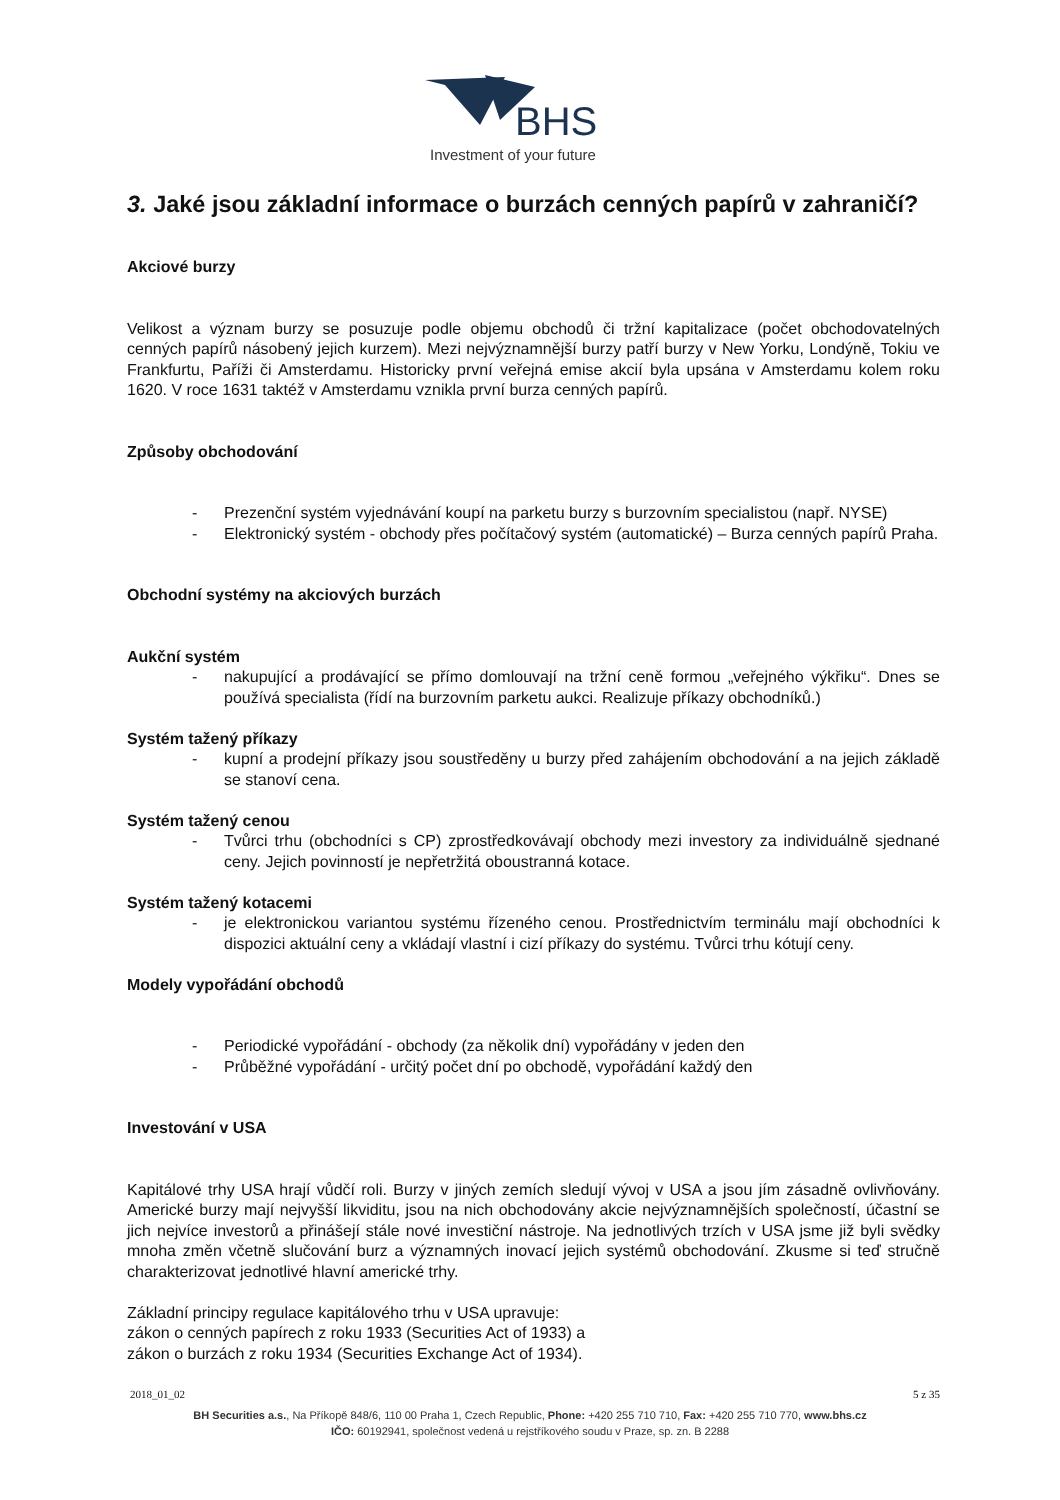BHS
Investment of your future
3. Jaké jsou základní informace o burzách cenných papírů v zahraničí?
Akciové burzy
Velikost a význam burzy se posuzuje podle objemu obchodů či tržní kapitalizace (počet obchodovatelných cenných papírů násobený jejich kurzem). Mezi nejvýznamnější burzy patří burzy v New Yorku, Londýně, Tokiu ve Frankfurtu, Paříži či Amsterdamu. Historicky první veřejná emise akcií byla upsána v Amsterdamu kolem roku 1620. V roce 1631 taktéž v Amsterdamu vznikla první burza cenných papírů.
Způsoby obchodování
- Prezenční systém vyjednávání koupí na parketu burzy s burzovním specialistou (např. NYSE)
- Elektronický systém - obchody přes počítačový systém (automatické) – Burza cenných papírů Praha.
Obchodní systémy na akciových burzách
Aukční systém
- nakupující a prodávající se přímo domlouvají na tržní ceně formou „veřejného výkřiku“. Dnes se používá specialista (řídí na burzovním parketu aukci. Realizuje příkazy obchodníků.)
Systém tažený příkazy
- kupní a prodejní příkazy jsou soustředěny u burzy před zahájením obchodování a na jejich základě se stanoví cena.
Systém tažený cenou
- Tvůrci trhu (obchodníci s CP) zprostředkovávají obchody mezi investory za individuálně sjednané ceny. Jejich povinností je nepřetržitá oboustranná kotace.
Systém tažený kotacemi
- je elektronickou variantou systému řízeného cenou. Prostřednictvím terminálu mají obchodníci k dispozici aktuální ceny a vkládají vlastní i cizí příkazy do systému. Tvůrci trhu kótují ceny.
Modely vypořádání obchodů
- Periodické vypořádání - obchody (za několik dní) vypořádány v jeden den
- Průběžné vypořádání - určitý počet dní po obchodě, vypořádání každý den
Investování v USA
Kapitálové trhy USA hrají vůdčí roli. Burzy v jiných zemích sledují vývoj v USA a jsou jím zásadně ovlivňovány. Americké burzy mají nejvyšší likviditu, jsou na nich obchodovány akcie nejvýznamnějších společností, účastní se jich nejvíce investorů a přinášejí stále nové investiční nástroje. Na jednotlivých trzích v USA jsme již byli svědky mnoha změn včetně slučování burz a významných inovací jejich systémů obchodování. Zkusme si teď stručně charakterizovat jednotlivé hlavní americké trhy.
Základní principy regulace kapitálového trhu v USA upravuje:
zákon o cenných papírech z roku 1933 (Securities Act of 1933) a
zákon o burzách z roku 1934 (Securities Exchange Act of 1934).
2018_01_02 5 z 35
BH Securities a.s., Na Příkopě 848/6, 110 00 Praha 1, Czech Republic, Phone: +420 255 710 710, Fax: +420 255 710 770, www.bhs.cz
IČO: 60192941, společnost vedená u rejstříkového soudu v Praze, sp. zn. B 2288